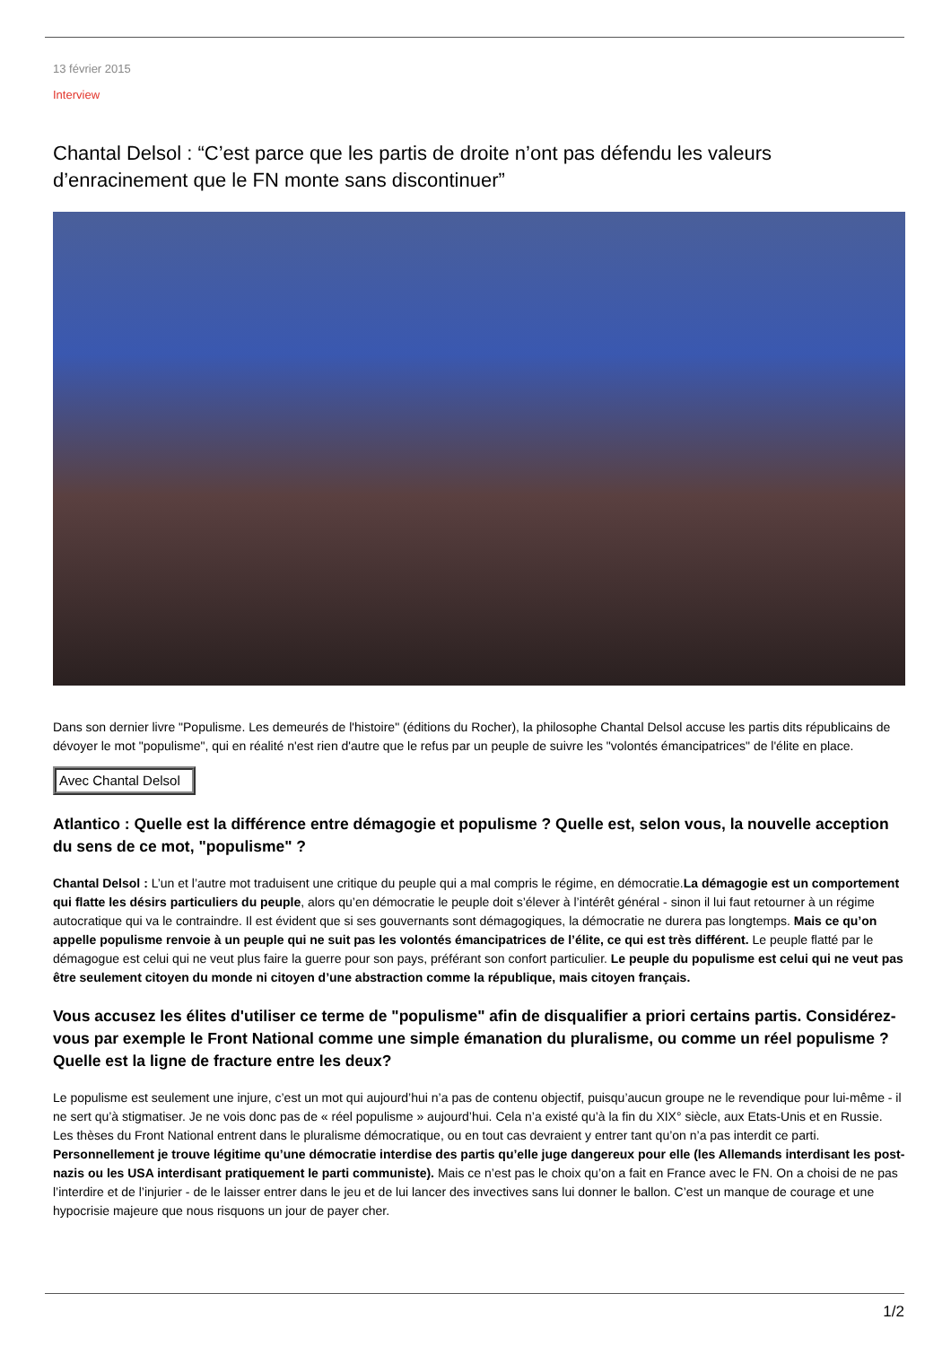13 février 2015
Interview
Chantal Delsol : “C’est parce que les partis de droite n’ont pas défendu les valeurs d’enracinement que le FN monte sans discontinuer”
Dans son dernier livre "Populisme. Les demeurés de l'histoire" (éditions du Rocher), la philosophe Chantal Delsol accuse les partis dits républicains de dévoyer le mot "populisme", qui en réalité n'est rien d'autre que le refus par un peuple de suivre les "volontés émancipatrices" de l'élite en place.
Avec Chantal Delsol
Atlantico : Quelle est la différence entre démagogie et populisme ? Quelle est, selon vous, la nouvelle acception du sens de ce mot, "populisme" ?
Chantal Delsol : L’un et l’autre mot traduisent une critique du peuple qui a mal compris le régime, en démocratie.La démagogie est un comportement qui flatte les désirs particuliers du peuple, alors qu’en démocratie le peuple doit s’élever à l’intérêt général - sinon il lui faut retourner à un régime autocratique qui va le contraindre. Il est évident que si ses gouvernants sont démagogiques, la démocratie ne durera pas longtemps. Mais ce qu’on appelle populisme renvoie à un peuple qui ne suit pas les volontés émancipatrices de l’élite, ce qui est très différent. Le peuple flatté par le démagogue est celui qui ne veut plus faire la guerre pour son pays, préférant son confort particulier. Le peuple du populisme est celui qui ne veut pas être seulement citoyen du monde ni citoyen d’une abstraction comme la république, mais citoyen français.
Vous accusez les élites d'utiliser ce terme de "populisme" afin de disqualifier a priori certains partis. Considérez-vous par exemple le Front National comme une simple émanation du pluralisme, ou comme un réel populisme ? Quelle est la ligne de fracture entre les deux?
Le populisme est seulement une injure, c’est un mot qui aujourd’hui n’a pas de contenu objectif, puisqu’aucun groupe ne le revendique pour lui-même - il ne sert qu’à stigmatiser. Je ne vois donc pas de « réel populisme » aujourd’hui. Cela n’a existé qu’à la fin du XIX° siècle, aux Etats-Unis et en Russie. Les thèses du Front National entrent dans le pluralisme démocratique, ou en tout cas devraient y entrer tant qu’on n’a pas interdit ce parti. Personnellement je trouve légitime qu’une démocratie interdise des partis qu’elle juge dangereux pour elle (les Allemands interdisant les post-nazis ou les USA interdisant pratiquement le parti communiste). Mais ce n’est pas le choix qu’on a fait en France avec le FN. On a choisi de ne pas l’interdire et de l’injurier - de le laisser entrer dans le jeu et de lui lancer des invectives sans lui donner le ballon. C’est un manque de courage et une hypocrisie majeure que nous risquons un jour de payer cher.
1/2